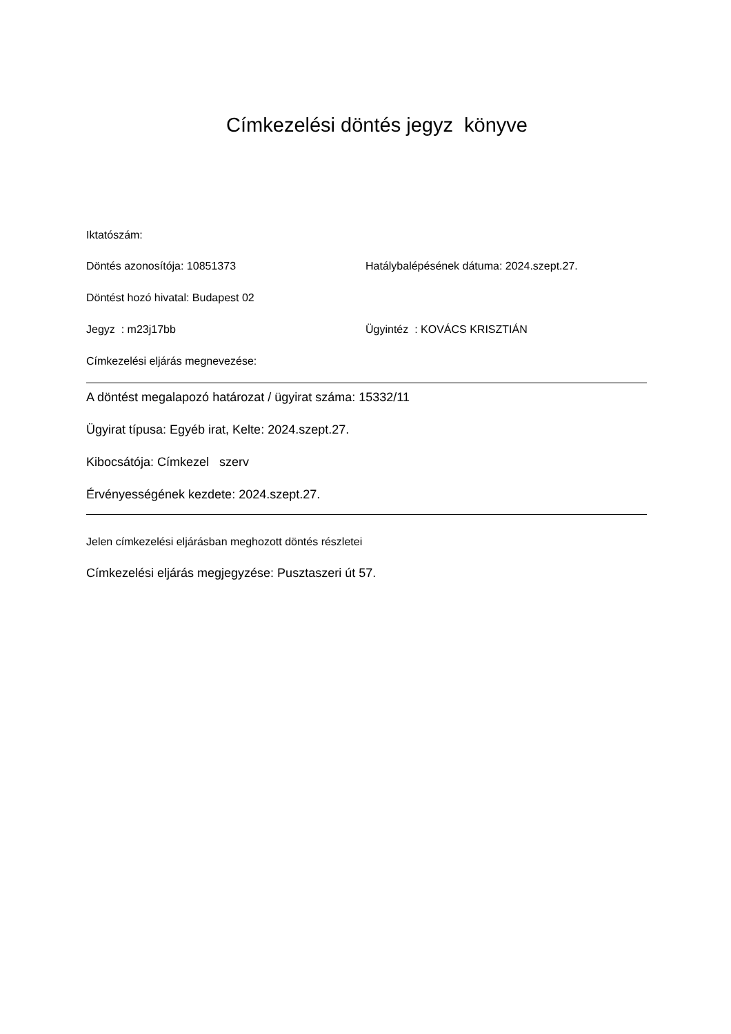Címkezelési döntés jegyz könyve
Iktatószám:
Döntés azonosítója: 10851373 Hatálybalépésének dátuma: 2024.szept.27.
Döntést hozó hivatal: Budapest 02
Jegyz : m23j17bb Ügyintéz : KOVÁCS KRISZTIÁN
Címkezelési eljárás megnevezése:
A döntést megalapozó határozat / ügyirat száma: 15332/11
Ügyirat típusa: Egyéb irat, Kelte: 2024.szept.27.
Kibocsátója: Címkezel szerv
Érvényességének kezdete: 2024.szept.27.
Jelen címkezelési eljárásban meghozott döntés részletei
Címkezelési eljárás megjegyzése: Pusztaszeri út 57.